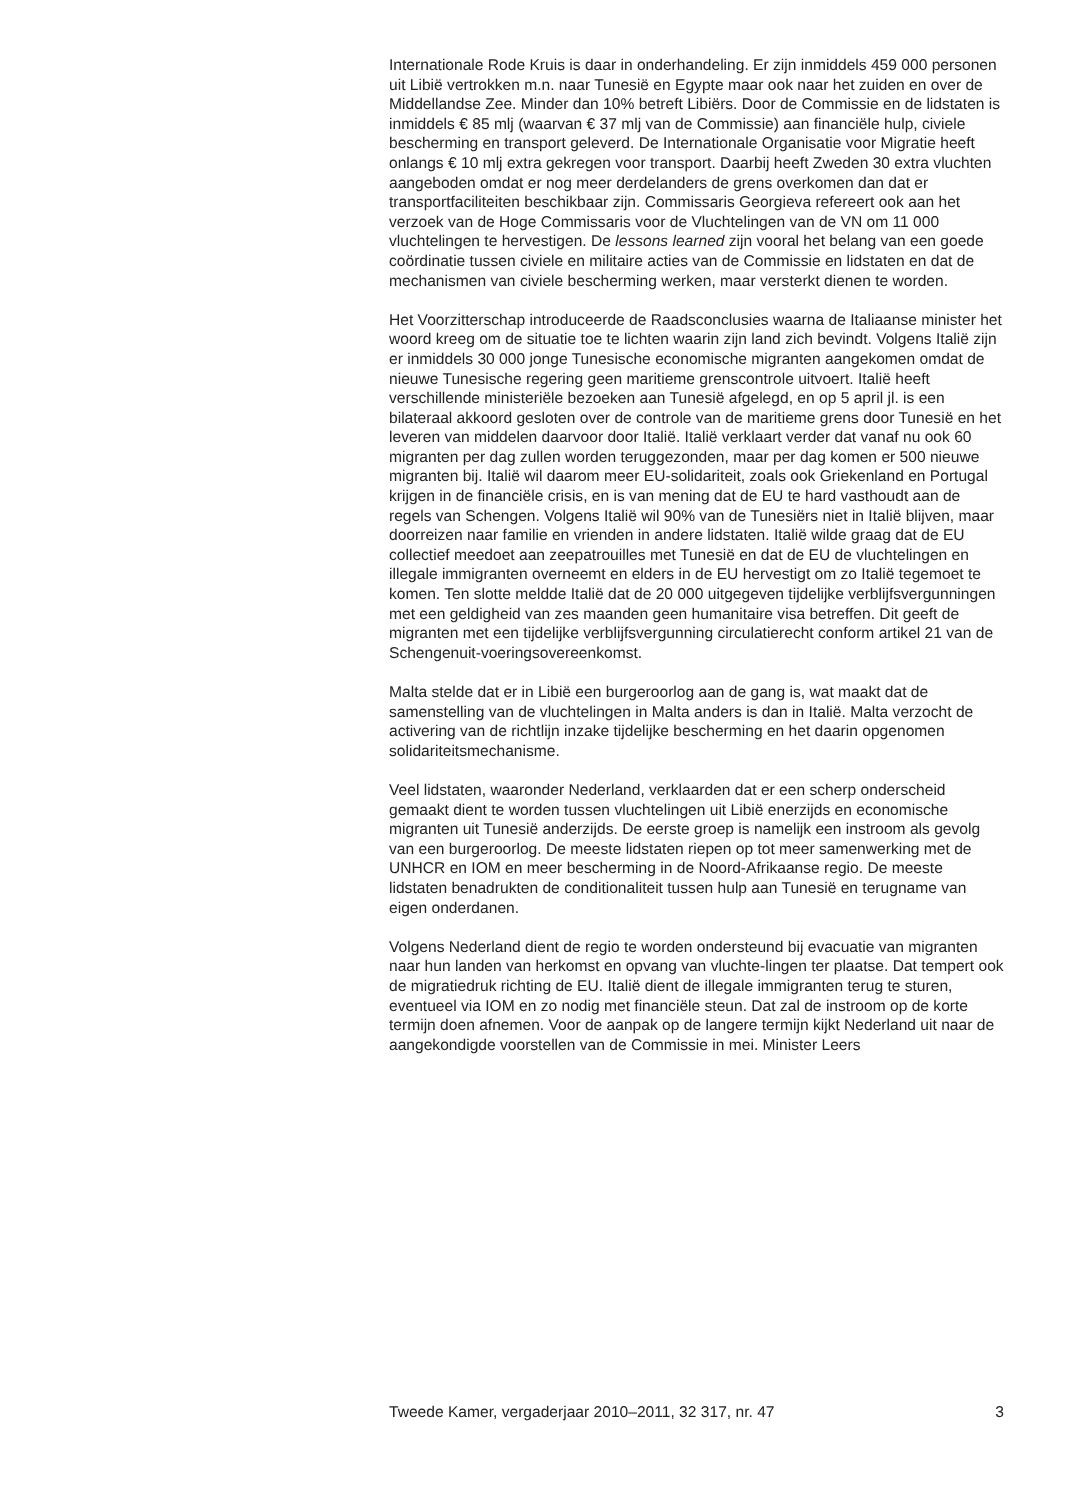Internationale Rode Kruis is daar in onderhandeling. Er zijn inmiddels 459 000 personen uit Libië vertrokken m.n. naar Tunesië en Egypte maar ook naar het zuiden en over de Middellandse Zee. Minder dan 10% betreft Libiërs. Door de Commissie en de lidstaten is inmiddels € 85 mlj (waarvan € 37 mlj van de Commissie) aan financiële hulp, civiele bescherming en transport geleverd. De Internationale Organisatie voor Migratie heeft onlangs € 10 mlj extra gekregen voor transport. Daarbij heeft Zweden 30 extra vluchten aangeboden omdat er nog meer derdelanders de grens overkomen dan dat er transportfaciliteiten beschikbaar zijn. Commissaris Georgieva refereert ook aan het verzoek van de Hoge Commissaris voor de Vluchtelingen van de VN om 11 000 vluchtelingen te hervestigen. De lessons learned zijn vooral het belang van een goede coördinatie tussen civiele en militaire acties van de Commissie en lidstaten en dat de mechanismen van civiele bescherming werken, maar versterkt dienen te worden.
Het Voorzitterschap introduceerde de Raadsconclusies waarna de Italiaanse minister het woord kreeg om de situatie toe te lichten waarin zijn land zich bevindt. Volgens Italië zijn er inmiddels 30 000 jonge Tunesische economische migranten aangekomen omdat de nieuwe Tunesische regering geen maritieme grenscontrole uitvoert. Italië heeft verschillende ministeriële bezoeken aan Tunesië afgelegd, en op 5 april jl. is een bilateraal akkoord gesloten over de controle van de maritieme grens door Tunesië en het leveren van middelen daarvoor door Italië. Italië verklaart verder dat vanaf nu ook 60 migranten per dag zullen worden teruggezonden, maar per dag komen er 500 nieuwe migranten bij. Italië wil daarom meer EU-solidariteit, zoals ook Griekenland en Portugal krijgen in de financiële crisis, en is van mening dat de EU te hard vasthoudt aan de regels van Schengen. Volgens Italië wil 90% van de Tunesiërs niet in Italië blijven, maar doorreizen naar familie en vrienden in andere lidstaten. Italië wilde graag dat de EU collectief meedoet aan zeepatrouilles met Tunesië en dat de EU de vluchtelingen en illegale immigranten overneemt en elders in de EU hervestigt om zo Italië tegemoet te komen. Ten slotte meldde Italië dat de 20 000 uitgegeven tijdelijke verblijfsvergunningen met een geldigheid van zes maanden geen humanitaire visa betreffen. Dit geeft de migranten met een tijdelijke verblijfsvergunning circulatierecht conform artikel 21 van de Schengenuit-voeringsovereenkomst.
Malta stelde dat er in Libië een burgeroorlog aan de gang is, wat maakt dat de samenstelling van de vluchtelingen in Malta anders is dan in Italië. Malta verzocht de activering van de richtlijn inzake tijdelijke bescherming en het daarin opgenomen solidariteitsmechanisme.
Veel lidstaten, waaronder Nederland, verklaarden dat er een scherp onderscheid gemaakt dient te worden tussen vluchtelingen uit Libië enerzijds en economische migranten uit Tunesië anderzijds. De eerste groep is namelijk een instroom als gevolg van een burgeroorlog. De meeste lidstaten riepen op tot meer samenwerking met de UNHCR en IOM en meer bescherming in de Noord-Afrikaanse regio. De meeste lidstaten benadrukten de conditionaliteit tussen hulp aan Tunesië en terugname van eigen onderdanen.
Volgens Nederland dient de regio te worden ondersteund bij evacuatie van migranten naar hun landen van herkomst en opvang van vluchte-lingen ter plaatse. Dat tempert ook de migratiedruk richting de EU. Italië dient de illegale immigranten terug te sturen, eventueel via IOM en zo nodig met financiële steun. Dat zal de instroom op de korte termijn doen afnemen. Voor de aanpak op de langere termijn kijkt Nederland uit naar de aangekondigde voorstellen van de Commissie in mei. Minister Leers
Tweede Kamer, vergaderjaar 2010–2011, 32 317, nr. 47 3